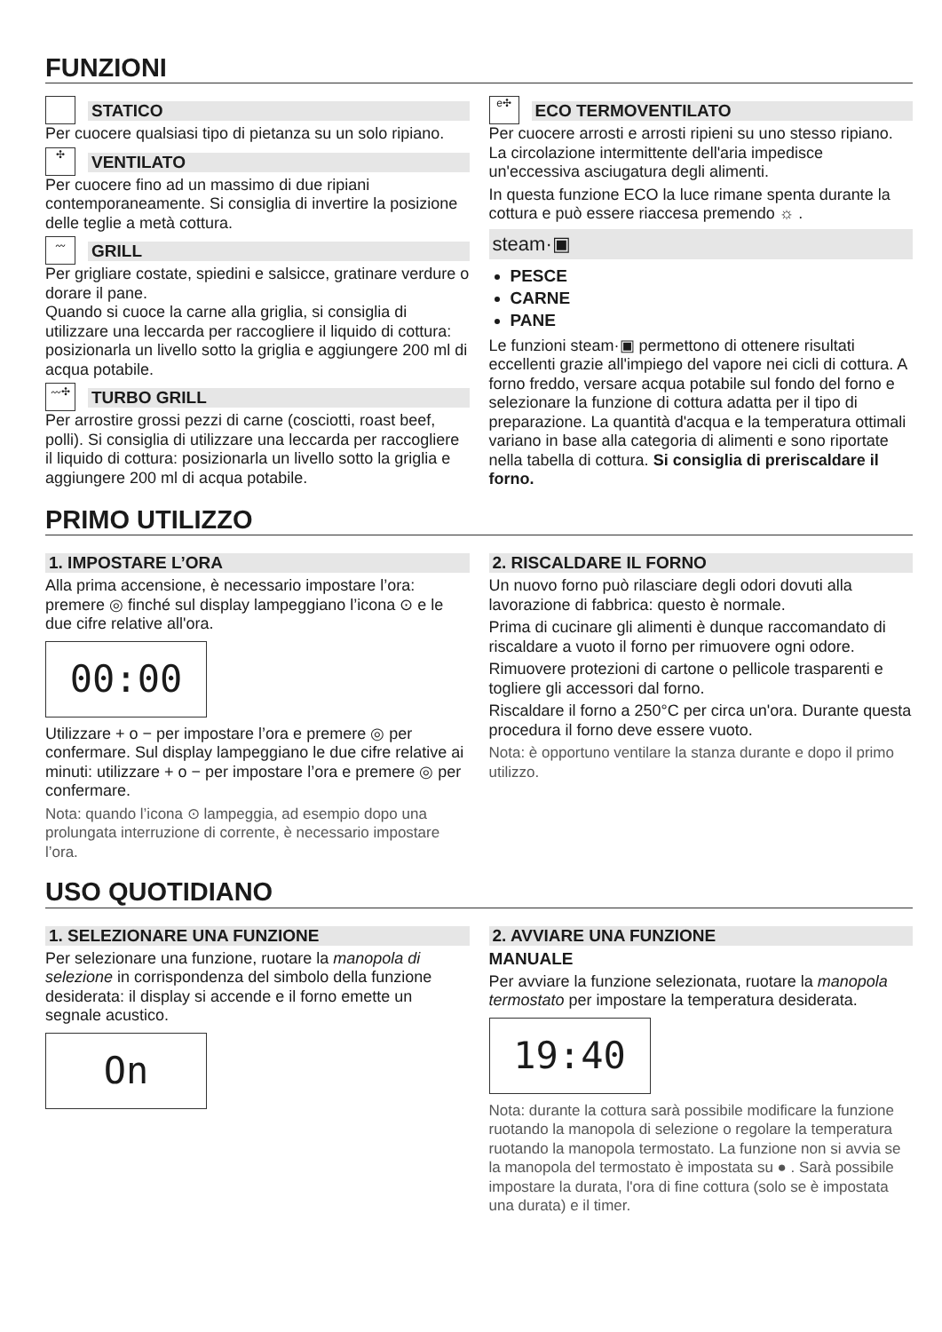FUNZIONI
STATICO
Per cuocere qualsiasi tipo di pietanza su un solo ripiano.
✣
VENTILATO
Per cuocere fino ad un massimo di due ripiani contemporaneamente. Si consiglia di invertire la posizione delle teglie a metà cottura.
〰
GRILL
Per grigliare costate, spiedini e salsicce, gratinare verdure o dorare il pane.
Quando si cuoce la carne alla griglia, si consiglia di utilizzare una leccarda per raccogliere il liquido di cottura: posizionarla un livello sotto la griglia e aggiungere 200 ml di acqua potabile.
〰✣
TURBO GRILL
Per arrostire grossi pezzi di carne (cosciotti, roast beef, polli). Si consiglia di utilizzare una leccarda per raccogliere il liquido di cottura: posizionarla un livello sotto la griglia e aggiungere 200 ml di acqua potabile.
e✣
ECO TERMOVENTILATO
Per cuocere arrosti e arrosti ripieni su uno stesso ripiano. La circolazione intermittente dell'aria impedisce un'eccessiva asciugatura degli alimenti.
In questa funzione ECO la luce rimane spenta durante la cottura e può essere riaccesa premendo ☼ .
steam·▣
PESCE
CARNE
PANE
Le funzioni steam·▣ permettono di ottenere risultati eccellenti grazie all'impiego del vapore nei cicli di cottura. A forno freddo, versare acqua potabile sul fondo del forno e selezionare la funzione di cottura adatta per il tipo di preparazione. La quantità d'acqua e la temperatura ottimali variano in base alla categoria di alimenti e sono riportate nella tabella di cottura. Si consiglia di preriscaldare il forno.
PRIMO UTILIZZO
1. IMPOSTARE L’ORA
Alla prima accensione, è necessario impostare l’ora: premere ◎ finché sul display lampeggiano l’icona ⊙ e le due cifre relative all'ora.
00:00
Utilizzare + o − per impostare l’ora e premere ◎ per confermare. Sul display lampeggiano le due cifre relative ai minuti: utilizzare + o − per impostare l’ora e premere ◎ per confermare.
Nota: quando l’icona ⊙ lampeggia, ad esempio dopo una prolungata interruzione di corrente, è necessario impostare l’ora.
2. RISCALDARE IL FORNO
Un nuovo forno può rilasciare degli odori dovuti alla lavorazione di fabbrica: questo è normale.
Prima di cucinare gli alimenti è dunque raccomandato di riscaldare a vuoto il forno per rimuovere ogni odore.
Rimuovere protezioni di cartone o pellicole trasparenti e togliere gli accessori dal forno.
Riscaldare il forno a 250°C per circa un'ora. Durante questa procedura il forno deve essere vuoto.
Nota: è opportuno ventilare la stanza durante e dopo il primo utilizzo.
USO QUOTIDIANO
1. SELEZIONARE UNA FUNZIONE
Per selezionare una funzione, ruotare la manopola di selezione in corrispondenza del simbolo della funzione desiderata: il display si accende e il forno emette un segnale acustico.
On
2. AVVIARE UNA FUNZIONE
MANUALE
Per avviare la funzione selezionata, ruotare la manopola termostato per impostare la temperatura desiderata.
19:40
Nota: durante la cottura sarà possibile modificare la funzione ruotando la manopola di selezione o regolare la temperatura ruotando la manopola termostato. La funzione non si avvia se la manopola del termostato è impostata su ● . Sarà possibile impostare la durata, l'ora di fine cottura (solo se è impostata una durata) e il timer.